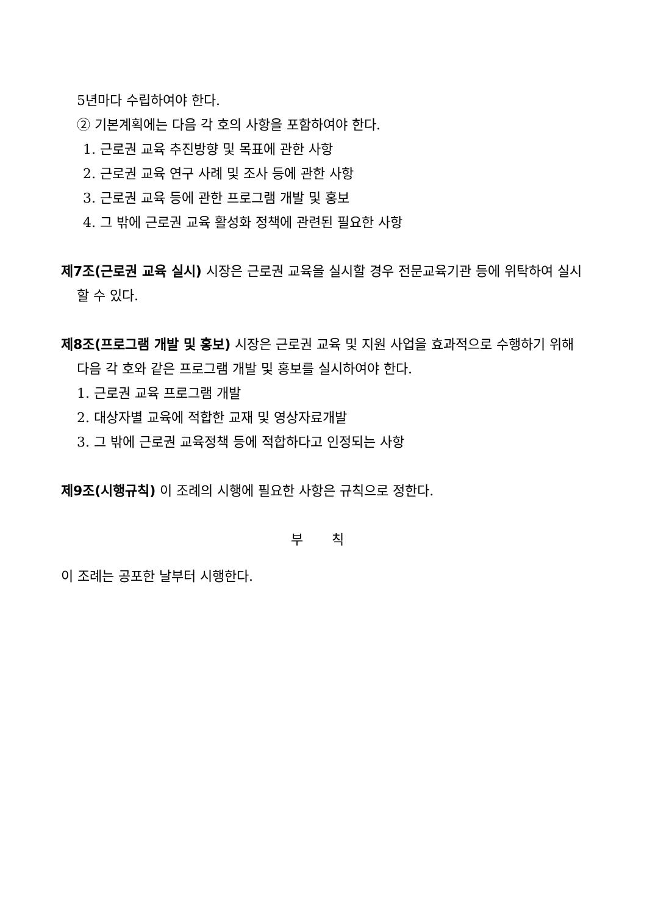5년마다 수립하여야 한다.
② 기본계획에는 다음 각 호의 사항을 포함하여야 한다.
1. 근로권 교육 추진방향 및 목표에 관한 사항
2. 근로권 교육 연구 사례 및 조사 등에 관한 사항
3. 근로권 교육 등에 관한 프로그램 개발 및 홍보
4. 그 밖에 근로권 교육 활성화 정책에 관련된 필요한 사항
제7조(근로권 교육 실시) 시장은 근로권 교육을 실시할 경우 전문교육기관 등에 위탁하여 실시할 수 있다.
제8조(프로그램 개발 및 홍보) 시장은 근로권 교육 및 지원 사업을 효과적으로 수행하기 위해 다음 각 호와 같은 프로그램 개발 및 홍보를 실시하여야 한다.
1. 근로권 교육 프로그램 개발
2. 대상자별 교육에 적합한 교재 및 영상자료개발
3. 그 밖에 근로권 교육정책 등에 적합하다고 인정되는 사항
제9조(시행규칙) 이 조례의 시행에 필요한 사항은 규칙으로 정한다.
부 칙
이 조례는 공포한 날부터 시행한다.